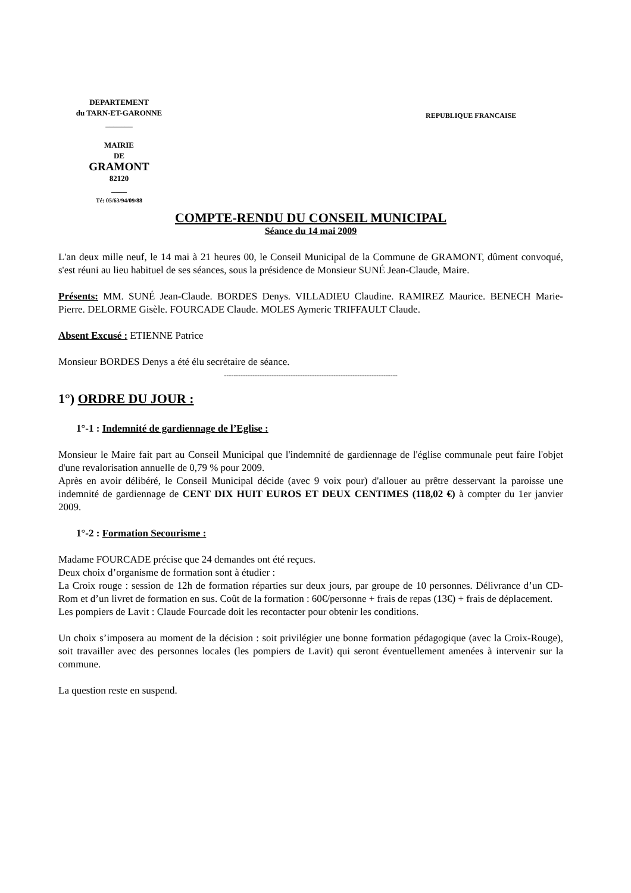DEPARTEMENT
du TARN-ET-GARONNE
_______
MAIRIE
DE
GRAMONT
82120
____
Té: 05/63/94/09/88
REPUBLIQUE FRANCAISE
COMPTE-RENDU DU CONSEIL MUNICIPAL
Séance du 14 mai 2009
L'an deux mille neuf, le 14 mai à 21 heures 00, le Conseil Municipal de la Commune de GRAMONT, dûment convoqué, s'est réuni au lieu habituel de ses séances, sous la présidence de Monsieur SUNÉ Jean-Claude, Maire.
Présents: MM. SUNÉ Jean-Claude. BORDES Denys. VILLADIEU Claudine. RAMIREZ Maurice. BENECH Marie-Pierre. DELORME Gisèle. FOURCADE Claude. MOLES Aymeric TRIFFAULT Claude.
Absent Excusé : ETIENNE Patrice
Monsieur BORDES Denys a été élu secrétaire de séance.
-------------------------------------------------------------------------
1°) ORDRE DU JOUR :
1°-1 : Indemnité de gardiennage de l’Eglise :
Monsieur le Maire fait part au Conseil Municipal que l'indemnité de gardiennage de l'église communale peut faire l'objet d'une revalorisation annuelle de 0,79 % pour 2009.
Après en avoir délibéré, le Conseil Municipal décide (avec 9 voix pour) d'allouer au prêtre desservant la paroisse une indemnité de gardiennage de CENT DIX HUIT EUROS ET DEUX CENTIMES (118,02 €) à compter du 1er janvier 2009.
1°-2 : Formation Secourisme :
Madame FOURCADE précise que 24 demandes ont été reçues.
Deux choix d’organisme de formation sont à étudier :
La Croix rouge : session de 12h de formation réparties sur deux jours, par groupe de 10 personnes. Délivrance d’un CD-Rom et d’un livret de formation en sus. Coût de la formation : 60€/personne + frais de repas (13€) + frais de déplacement.
Les pompiers de Lavit : Claude Fourcade doit les recontacter pour obtenir les conditions.
Un choix s’imposera au moment de la décision : soit privilégier une bonne formation pédagogique (avec la Croix-Rouge), soit travailler avec des personnes locales (les pompiers de Lavit) qui seront éventuellement amenées à intervenir sur la commune.
La question reste en suspend.